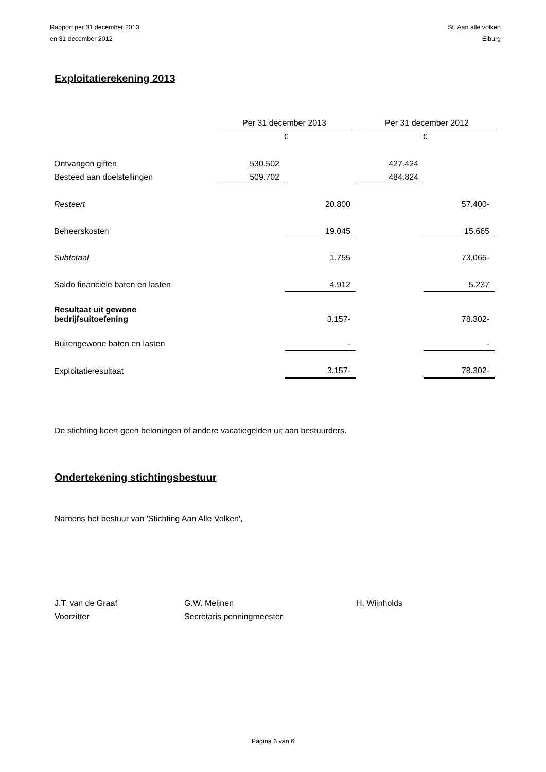Rapport per 31 december 2013
en 31 december 2012
St. Aan alle volken
Elburg
Exploitatierekening 2013
| | Per 31 december 2013 | | Per 31 december 2012 | |
| | € | | € | |
| Ontvangen giften | 530.502 | | 427.424 | |
| Besteed aan doelstellingen | 509.702 | | 484.824 | |
| Resteert | | 20.800 | | 57.400- |
| Beheerskosten | | 19.045 | | 15.665 |
| Subtotaal | | 1.755 | | 73.065- |
| Saldo financiële baten en lasten | | 4.912 | | 5.237 |
| Resultaat uit gewone bedrijfsuitoefening | | 3.157- | | 78.302- |
| Buitengewone baten en lasten | | - | | - |
| Exploitatieresultaat | | 3.157- | | 78.302- |
De stichting keert geen beloningen of andere vacatiegelden uit aan bestuurders.
Ondertekening stichtingsbestuur
Namens het bestuur van 'Stichting Aan Alle Volken',
J.T. van de Graaf
Voorzitter
G.W. Meijnen
Secretaris penningmeester
H. Wijnholds
Pagina 6 van 6